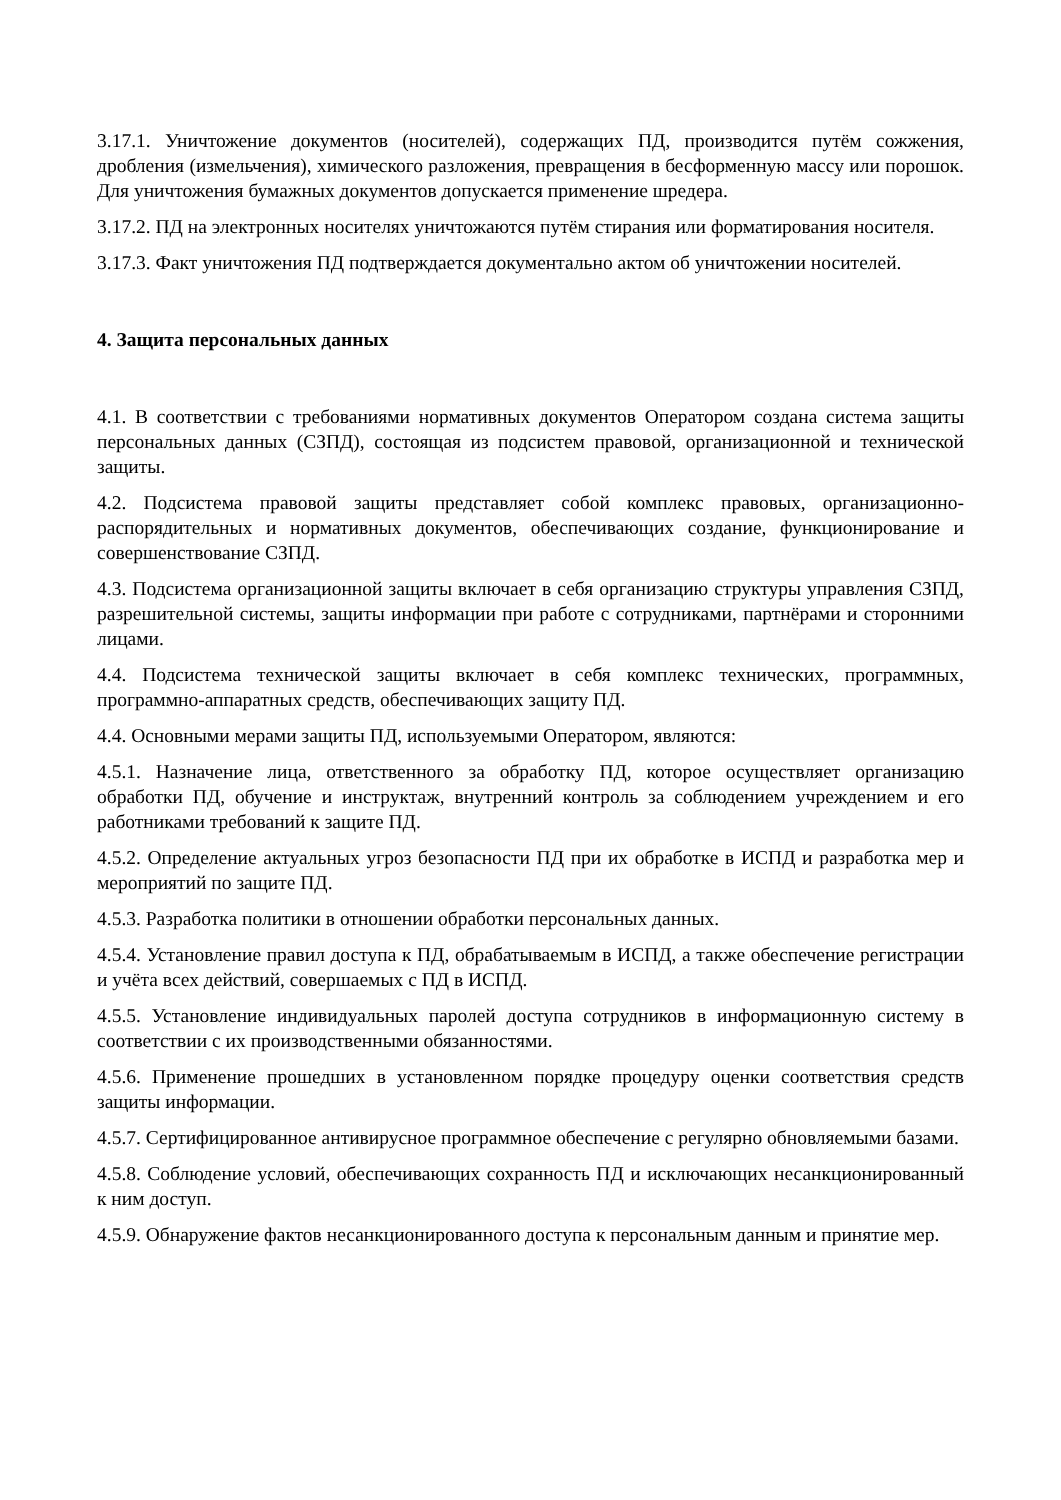3.17.1. Уничтожение документов (носителей), содержащих ПД, производится путём сожжения, дробления (измельчения), химического разложения, превращения в бесформенную массу или порошок. Для уничтожения бумажных документов допускается применение шредера.
3.17.2. ПД на электронных носителях уничтожаются путём стирания или форматирования носителя.
3.17.3. Факт уничтожения ПД подтверждается документально актом об уничтожении носителей.
4. Защита персональных данных
4.1. В соответствии с требованиями нормативных документов Оператором создана система защиты персональных данных (СЗПД), состоящая из подсистем правовой, организационной и технической защиты.
4.2. Подсистема правовой защиты представляет собой комплекс правовых, организационно-распорядительных и нормативных документов, обеспечивающих создание, функционирование и совершенствование СЗПД.
4.3. Подсистема организационной защиты включает в себя организацию структуры управления СЗПД, разрешительной системы, защиты информации при работе с сотрудниками, партнёрами и сторонними лицами.
4.4. Подсистема технической защиты включает в себя комплекс технических, программных, программно-аппаратных средств, обеспечивающих защиту ПД.
4.4. Основными мерами защиты ПД, используемыми Оператором, являются:
4.5.1. Назначение лица, ответственного за обработку ПД, которое осуществляет организацию обработки ПД, обучение и инструктаж, внутренний контроль за соблюдением учреждением и его работниками требований к защите ПД.
4.5.2. Определение актуальных угроз безопасности ПД при их обработке в ИСПД и разработка мер и мероприятий по защите ПД.
4.5.3. Разработка политики в отношении обработки персональных данных.
4.5.4. Установление правил доступа к ПД, обрабатываемым в ИСПД, а также обеспечение регистрации и учёта всех действий, совершаемых с ПД в ИСПД.
4.5.5. Установление индивидуальных паролей доступа сотрудников в информационную систему в соответствии с их производственными обязанностями.
4.5.6. Применение прошедших в установленном порядке процедуру оценки соответствия средств защиты информации.
4.5.7. Сертифицированное антивирусное программное обеспечение с регулярно обновляемыми базами.
4.5.8. Соблюдение условий, обеспечивающих сохранность ПД и исключающих несанкционированный к ним доступ.
4.5.9. Обнаружение фактов несанкционированного доступа к персональным данным и принятие мер.